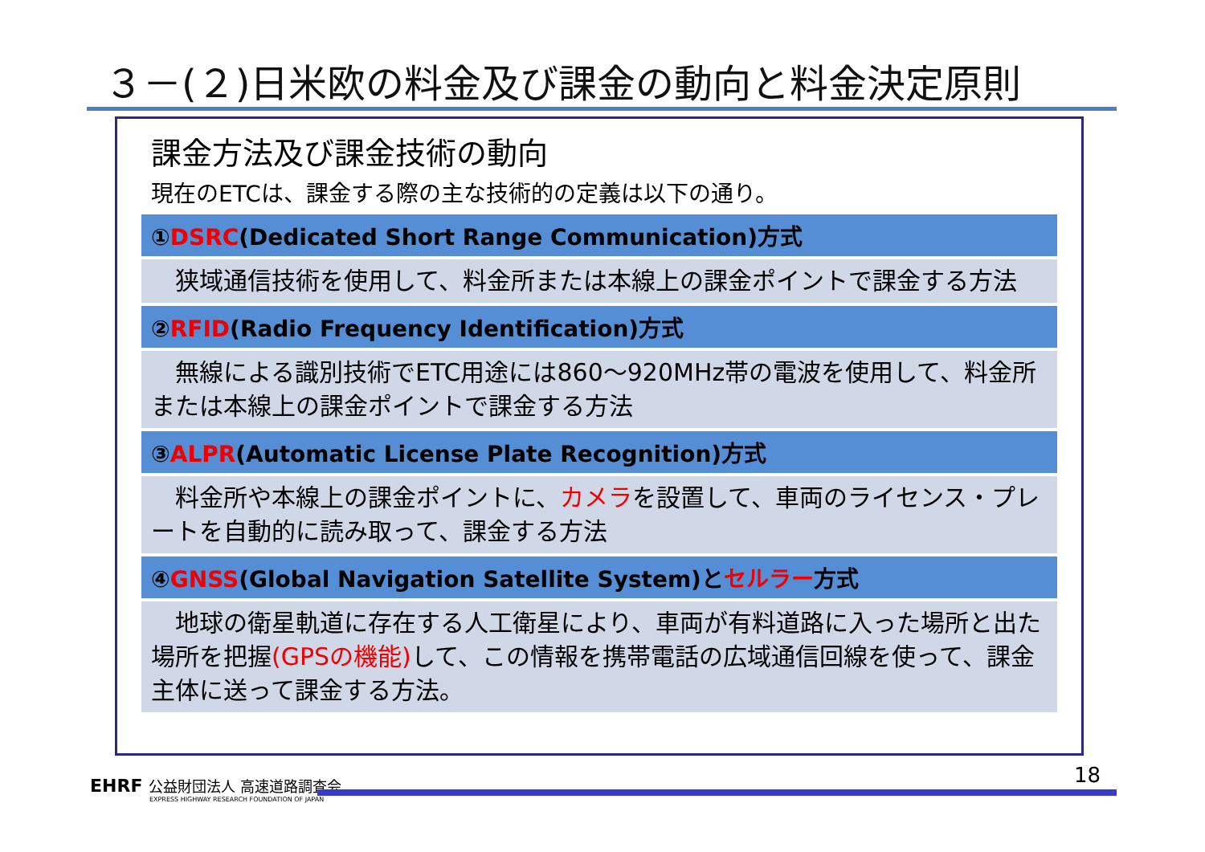３－(２)日米欧の料金及び課金の動向と料金決定原則
課金方法及び課金技術の動向
現在のETCは、課金する際の主な技術的の定義は以下の通り。
①DSRC(Dedicated Short Range Communication)方式
　狭域通信技術を使用して、料金所または本線上の課金ポイントで課金する方法
②RFID(Radio Frequency Identification)方式
　無線による識別技術でETC用途には860～920MHz帯の電波を使用して、料金所または本線上の課金ポイントで課金する方法
③ALPR(Automatic License Plate Recognition)方式
　料金所や本線上の課金ポイントに、カメラを設置して、車両のライセンス・プレートを自動的に読み取って、課金する方法
④GNSS(Global Navigation Satellite System)とセルラー方式
　地球の衛星軌道に存在する人工衛星により、車両が有料道路に入った場所と出た場所を把握(GPSの機能) して、この情報を携帯電話の広域通信回線を使って、課金主体に送って課金する方法。
EHRF 公益財団法人 高速道路調査会
EXPRESS HIGHWAY RESEARCH FOUNDATION OF JAPAN
18